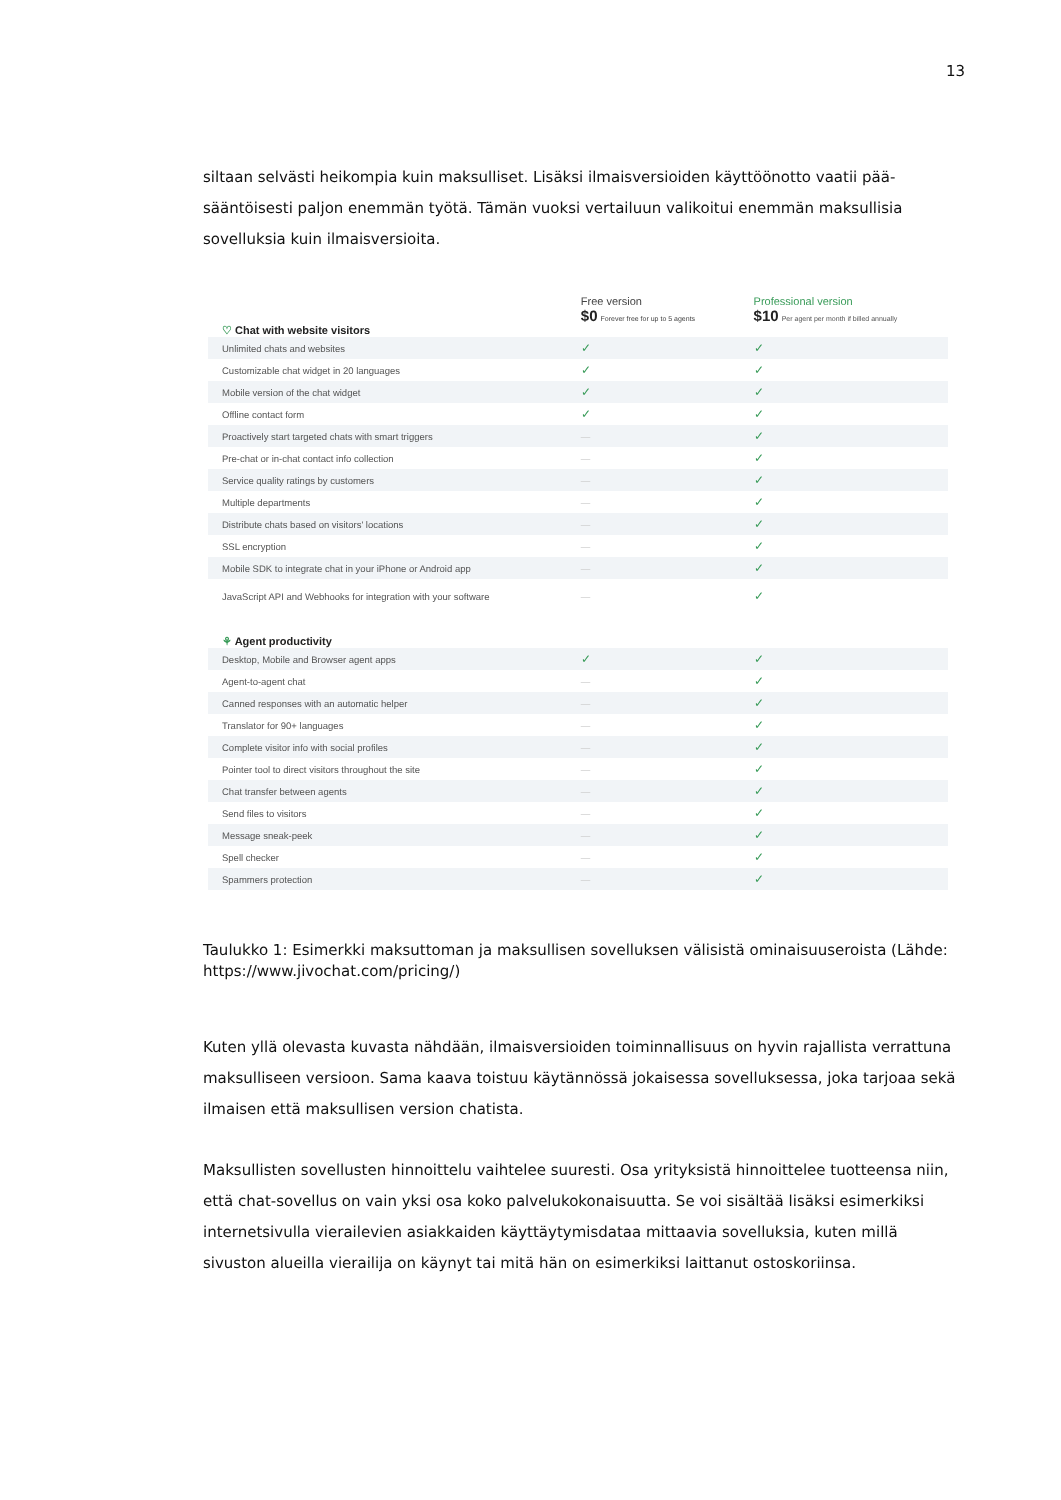13
siltaan selvästi heikompia kuin maksulliset. Lisäksi ilmaisversioiden käyttöönotto vaatii pää­sääntöisesti paljon enemmän työtä. Tämän vuoksi vertailuun valikoitui enemmän maksullisia sovelluksia kuin ilmaisversioita.
| | Free version $0 Forever free for up to 5 agents | Professional version $10 Per agent per month if billed annually |
| ♡ Chat with website visitors | | |
| Unlimited chats and websites | ✓ | ✓ |
| Customizable chat widget in 20 languages | ✓ | ✓ |
| Mobile version of the chat widget | ✓ | ✓ |
| Offline contact form | ✓ | ✓ |
| Proactively start targeted chats with smart triggers | — | ✓ |
| Pre-chat or in-chat contact info collection | — | ✓ |
| Service quality ratings by customers | — | ✓ |
| Multiple departments | — | ✓ |
| Distribute chats based on visitors' locations | — | ✓ |
| SSL encryption | — | ✓ |
| Mobile SDK to integrate chat in your iPhone or Android app | — | ✓ |
| JavaScript API and Webhooks for integration with your software | — | ✓ |
| ⚘ Agent productivity | | |
| Desktop, Mobile and Browser agent apps | ✓ | ✓ |
| Agent-to-agent chat | — | ✓ |
| Canned responses with an automatic helper | — | ✓ |
| Translator for 90+ languages | — | ✓ |
| Complete visitor info with social profiles | — | ✓ |
| Pointer tool to direct visitors throughout the site | — | ✓ |
| Chat transfer between agents | — | ✓ |
| Send files to visitors | — | ✓ |
| Message sneak-peek | — | ✓ |
| Spell checker | — | ✓ |
| Spammers protection | — | ✓ |
Taulukko 1: Esimerkki maksuttoman ja maksullisen sovelluksen välisistä ominaisuuseroista (Lähde: https://www.jivochat.com/pricing/)
Kuten yllä olevasta kuvasta nähdään, ilmaisversioiden toiminnallisuus on hyvin rajallista ver­rattuna maksulliseen versioon. Sama kaava toistuu käytännössä jokaisessa sovelluksessa, joka tarjoaa sekä ilmaisen että maksullisen version chatista.
Maksullisten sovellusten hinnoittelu vaihtelee suuresti. Osa yrityksistä hinnoittelee tuotteensa niin, että chat-sovellus on vain yksi osa koko palvelukokonaisuutta. Se voi sisältää lisäksi esi­merkiksi internetsivulla vierailevien asiakkaiden käyttäytymisdataa mittaavia sovelluksia, ku­ten millä sivuston alueilla vierailija on käynyt tai mitä hän on esimerkiksi laittanut ostosko­riinsa.